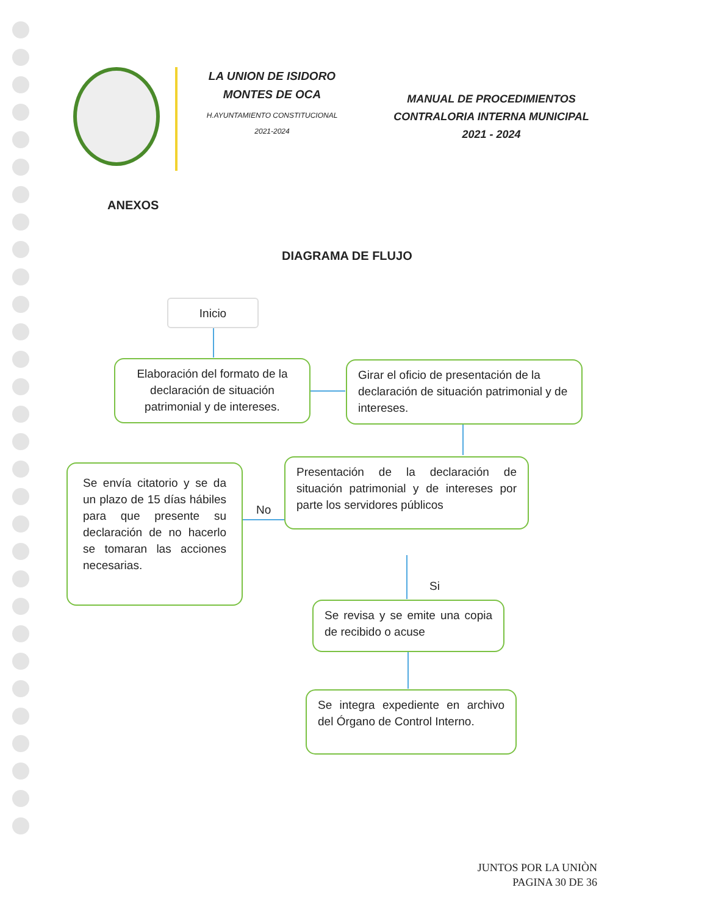LA UNION DE ISIDORO MONTES DE OCA
H.AYUNTAMIENTO CONSTITUCIONAL
2021-2024
MANUAL DE PROCEDIMIENTOS
CONTRALORIA INTERNA MUNICIPAL
2021 - 2024
ANEXOS
DIAGRAMA DE FLUJO
Inicio
Elaboración del formato de la declaración de situación patrimonial y de intereses.
Girar el oficio de presentación de la declaración de situación patrimonial y de intereses.
Presentación de la declaración de situación patrimonial y de intereses por parte los servidores públicos
No
Se envía citatorio y se da un plazo de 15 días hábiles para que presente su declaración de no hacerlo se tomaran las acciones necesarias.
Si
Se revisa y se emite una copia de recibido o acuse
Se integra expediente en archivo del Órgano de Control Interno.
JUNTOS POR LA UNIÒN
PAGINA 30 DE 36